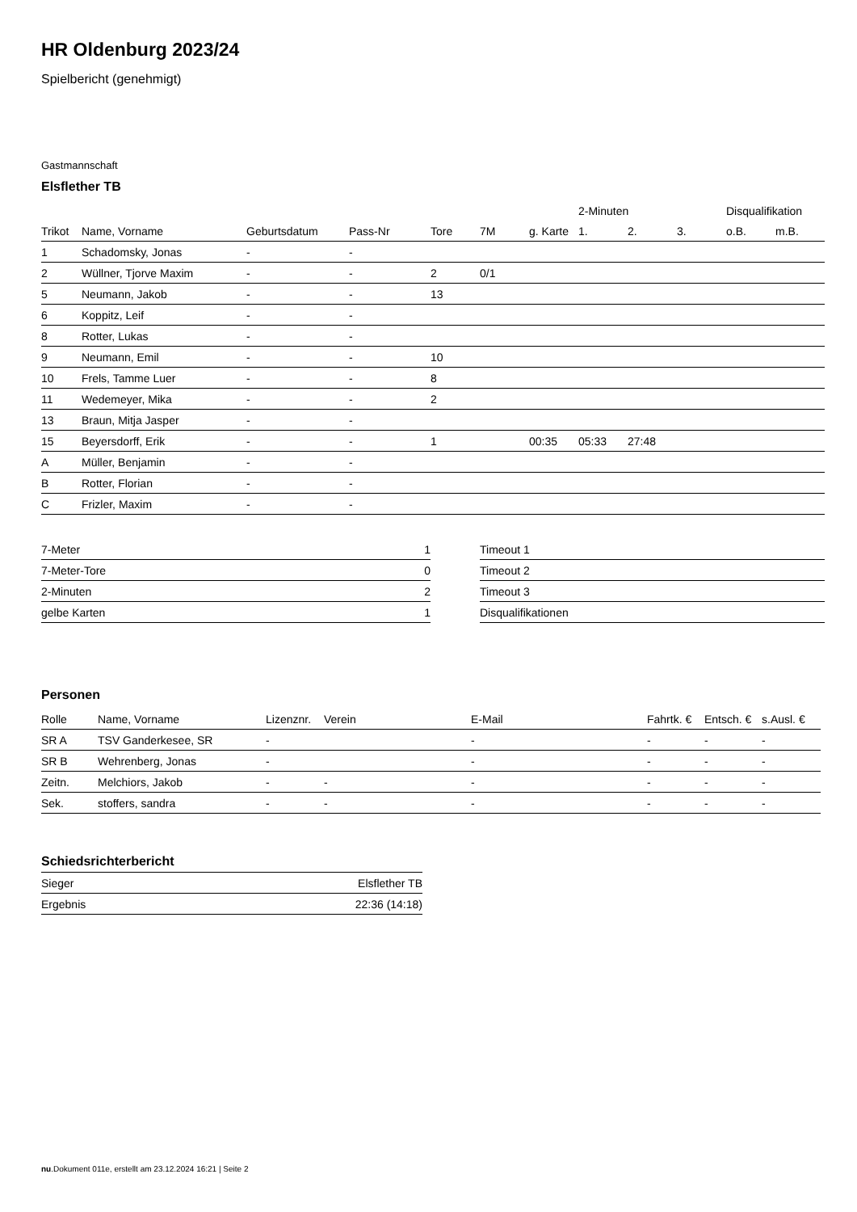HR Oldenburg 2023/24
Spielbericht (genehmigt)
Gastmannschaft
Elsflether TB
| | | | | | | | 2-Minuten | | | Disqualifikation | |
| --- | --- | --- | --- | --- | --- | --- | --- | --- | --- | --- | --- |
| Trikot | Name, Vorname | Geburtsdatum | Pass-Nr | Tore | 7M | g. Karte | 1. | 2. | 3. | o.B. | m.B. |
| 1 | Schadomsky, Jonas | - | - | | | | | | | | |
| 2 | Wüllner, Tjorve Maxim | - | - | 2 | 0/1 | | | | | | |
| 5 | Neumann, Jakob | - | - | 13 | | | | | | | |
| 6 | Koppitz, Leif | - | - | | | | | | | | |
| 8 | Rotter, Lukas | - | - | | | | | | | | |
| 9 | Neumann, Emil | - | - | 10 | | | | | | | |
| 10 | Frels, Tamme Luer | - | - | 8 | | | | | | | |
| 11 | Wedemeyer, Mika | - | - | 2 | | | | | | | |
| 13 | Braun, Mitja Jasper | - | - | | | | | | | | |
| 15 | Beyersdorff, Erik | - | - | 1 | | 00:35 | 05:33 | 27:48 | | | |
| A | Müller, Benjamin | - | - | | | | | | | | |
| B | Rotter, Florian | - | - | | | | | | | | |
| C | Frizler, Maxim | - | - | | | | | | | | |
| 7-Meter | 1 |
| 7-Meter-Tore | 0 |
| 2-Minuten | 2 |
| gelbe Karten | 1 |
| Timeout 1 |
| Timeout 2 |
| Timeout 3 |
| Disqualifikationen |
Personen
| Rolle | Name, Vorname | Lizenznr. | Verein | E-Mail | Fahrtk. € | Entsch. € | s.Ausl. € |
| --- | --- | --- | --- | --- | --- | --- | --- |
| SR A | TSV Ganderkesee, SR | - | | - | - | - | - |
| SR B | Wehrenberg, Jonas | - | | - | - | - | - |
| Zeitn. | Melchiors, Jakob | - | - | - | - | - | - |
| Sek. | stoffers, sandra | - | - | - | - | - | - |
Schiedsrichterbericht
| Sieger | Elsflether TB |
| Ergebnis | 22:36 (14:18) |
nu.Dokument 011e, erstellt am 23.12.2024 16:21 | Seite 2